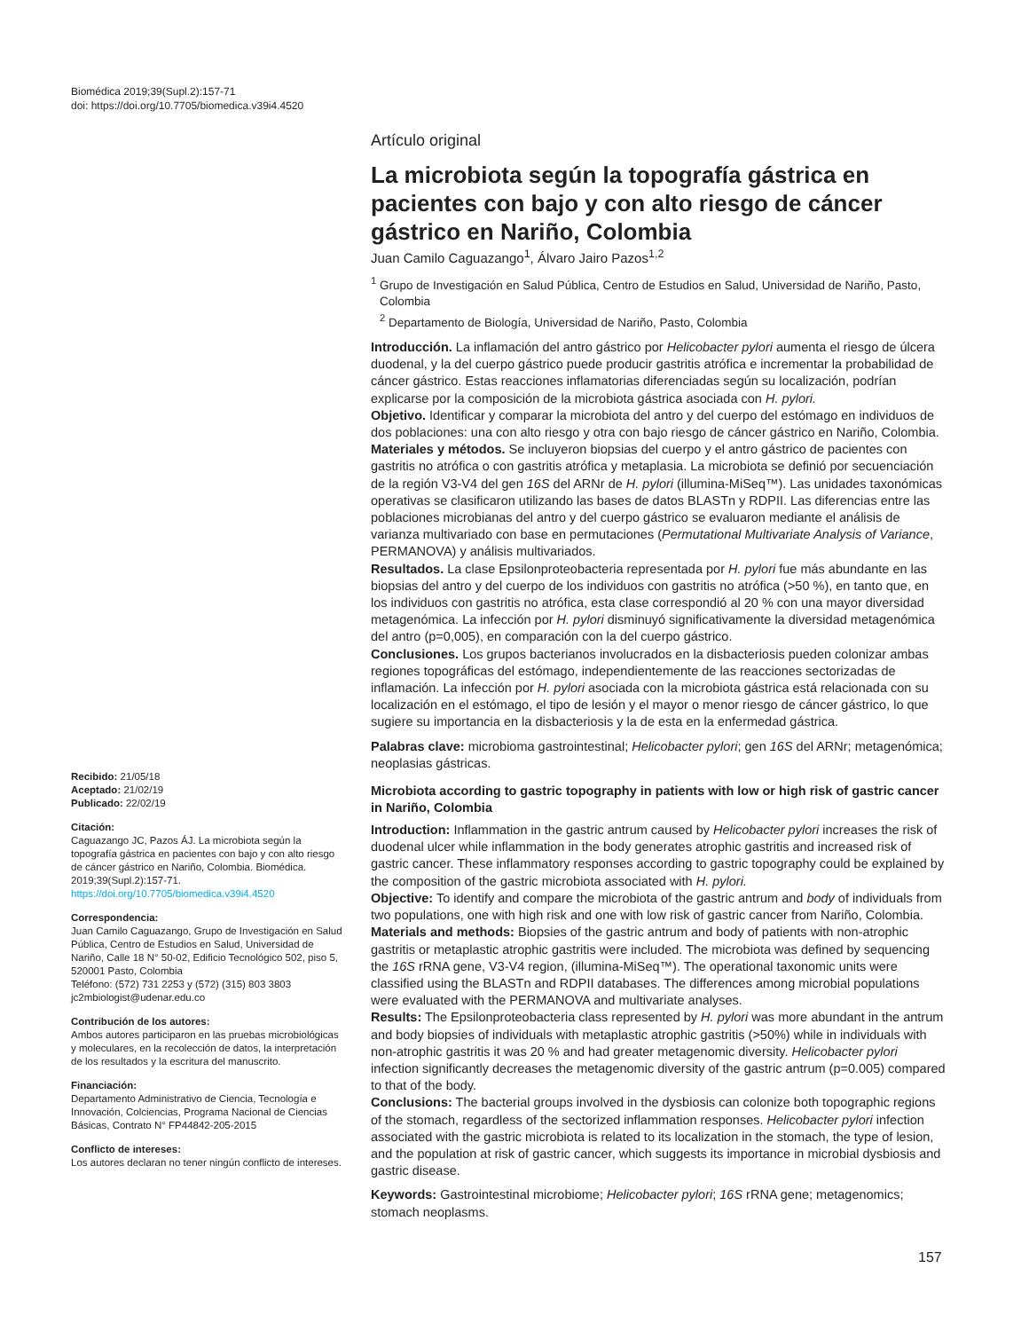Biomédica 2019;39(Supl.2):157-71
doi: https://doi.org/10.7705/biomedica.v39i4.4520
Artículo original
La microbiota según la topografía gástrica en pacientes con bajo y con alto riesgo de cáncer gástrico en Nariño, Colombia
Juan Camilo Caguazango<sup>1</sup>, Álvaro Jairo Pazos<sup>1,2</sup>
<sup>1</sup> Grupo de Investigación en Salud Pública, Centro de Estudios en Salud, Universidad de Nariño, Pasto, Colombia
<sup>2</sup> Departamento de Biología, Universidad de Nariño, Pasto, Colombia
Introducción. La inflamación del antro gástrico por Helicobacter pylori aumenta el riesgo de úlcera duodenal, y la del cuerpo gástrico puede producir gastritis atrófica e incrementar la probabilidad de cáncer gástrico. Estas reacciones inflamatorias diferenciadas según su localización, podrían explicarse por la composición de la microbiota gástrica asociada con H. pylori.
Objetivo. Identificar y comparar la microbiota del antro y del cuerpo del estómago en individuos de dos poblaciones: una con alto riesgo y otra con bajo riesgo de cáncer gástrico en Nariño, Colombia.
Materiales y métodos. Se incluyeron biopsias del cuerpo y el antro gástrico de pacientes con gastritis no atrófica o con gastritis atrófica y metaplasia. La microbiota se definió por secuenciación de la región V3-V4 del gen 16S del ARNr de H. pylori (illumina-MiSeq™). Las unidades taxonómicas operativas se clasificaron utilizando las bases de datos BLASTn y RDPII. Las diferencias entre las poblaciones microbianas del antro y del cuerpo gástrico se evaluaron mediante el análisis de varianza multivariado con base en permutaciones (Permutational Multivariate Analysis of Variance, PERMANOVA) y análisis multivariados.
Resultados. La clase Epsilonproteobacteria representada por H. pylori fue más abundante en las biopsias del antro y del cuerpo de los individuos con gastritis no atrófica (>50 %), en tanto que, en los individuos con gastritis no atrófica, esta clase correspondió al 20 % con una mayor diversidad metagenómica. La infección por H. pylori disminuyó significativamente la diversidad metagenómica del antro (p=0,005), en comparación con la del cuerpo gástrico.
Conclusiones. Los grupos bacterianos involucrados en la disbacteriosis pueden colonizar ambas regiones topográficas del estómago, independientemente de las reacciones sectorizadas de inflamación. La infección por H. pylori asociada con la microbiota gástrica está relacionada con su localización en el estómago, el tipo de lesión y el mayor o menor riesgo de cáncer gástrico, lo que sugiere su importancia en la disbacteriosis y la de esta en la enfermedad gástrica.
Palabras clave: microbioma gastrointestinal; Helicobacter pylori; gen 16S del ARNr; metagenómica; neoplasias gástricas.
Microbiota according to gastric topography in patients with low or high risk of gastric cancer in Nariño, Colombia
Introduction: Inflammation in the gastric antrum caused by Helicobacter pylori increases the risk of duodenal ulcer while inflammation in the body generates atrophic gastritis and increased risk of gastric cancer. These inflammatory responses according to gastric topography could be explained by the composition of the gastric microbiota associated with H. pylori.
Objective: To identify and compare the microbiota of the gastric antrum and body of individuals from two populations, one with high risk and one with low risk of gastric cancer from Nariño, Colombia.
Materials and methods: Biopsies of the gastric antrum and body of patients with non-atrophic gastritis or metaplastic atrophic gastritis were included. The microbiota was defined by sequencing the 16S rRNA gene, V3-V4 region, (illumina-MiSeq™). The operational taxonomic units were classified using the BLASTn and RDPII databases. The differences among microbial populations were evaluated with the PERMANOVA and multivariate analyses.
Results: The Epsilonproteobacteria class represented by H. pylori was more abundant in the antrum and body biopsies of individuals with metaplastic atrophic gastritis (>50%) while in individuals with non-atrophic gastritis it was 20 % and had greater metagenomic diversity. Helicobacter pylori infection significantly decreases the metagenomic diversity of the gastric antrum (p=0.005) compared to that of the body.
Conclusions: The bacterial groups involved in the dysbiosis can colonize both topographic regions of the stomach, regardless of the sectorized inflammation responses. Helicobacter pylori infection associated with the gastric microbiota is related to its localization in the stomach, the type of lesion, and the population at risk of gastric cancer, which suggests its importance in microbial dysbiosis and gastric disease.
Keywords: Gastrointestinal microbiome; Helicobacter pylori; 16S rRNA gene; metagenomics; stomach neoplasms.
Recibido: 21/05/18
Aceptado: 21/02/19
Publicado: 22/02/19
Citación:
Caguazango JC, Pazos ÁJ. La microbiota según la topografía gástrica en pacientes con bajo y con alto riesgo de cáncer gástrico en Nariño, Colombia. Biomédica. 2019;39(Supl.2):157-71.
https://doi.org/10.7705/biomedica.v39i4.4520
Correspondencia:
Juan Camilo Caguazango, Grupo de Investigación en Salud Pública, Centro de Estudios en Salud, Universidad de Nariño, Calle 18 N° 50-02, Edificio Tecnológico 502, piso 5, 520001 Pasto, Colombia
Teléfono: (572) 731 2253 y (572) (315) 803 3803
jc2mbiologist@udenar.edu.co
Contribución de los autores:
Ambos autores participaron en las pruebas microbiológicas y moleculares, en la recolección de datos, la interpretación de los resultados y la escritura del manuscrito.
Financiación:
Departamento Administrativo de Ciencia, Tecnología e Innovación, Colciencias, Programa Nacional de Ciencias Básicas, Contrato N° FP44842-205-2015
Conflicto de intereses:
Los autores declaran no tener ningún conflicto de intereses.
157